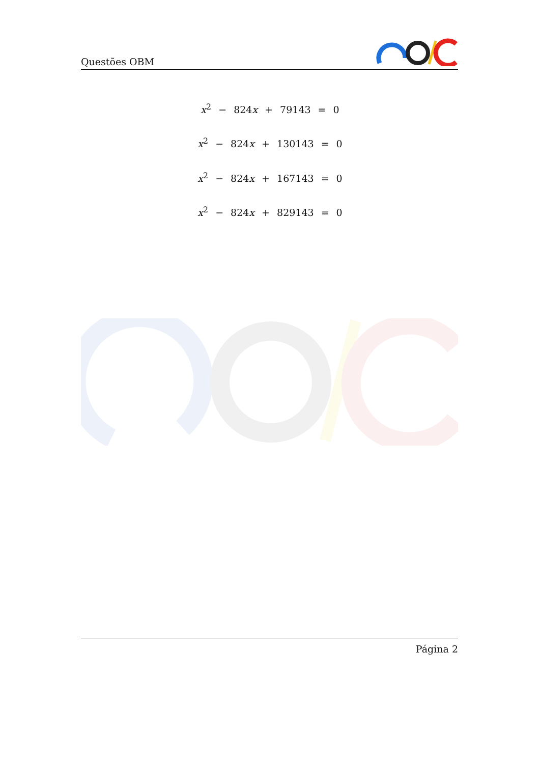Questões OBM
x<sup>2</sup> − 824x + 79143 = 0
x<sup>2</sup> − 824x + 130143 = 0
x<sup>2</sup> − 824x + 167143 = 0
x<sup>2</sup> − 824x + 829143 = 0
Página 2